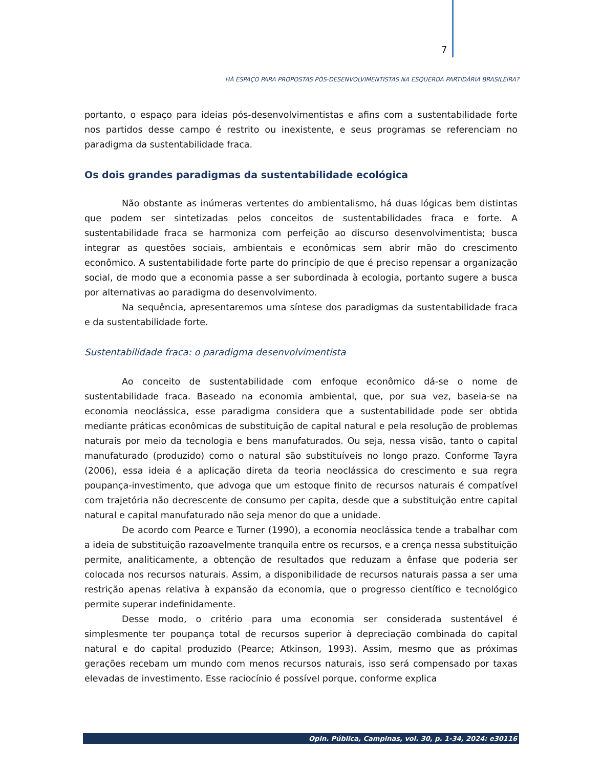7
HÁ ESPAÇO PARA PROPOSTAS PÓS-DESENVOLVIMENTISTAS NA ESQUERDA PARTIDÁRIA BRASILEIRA?
portanto, o espaço para ideias pós-desenvolvimentistas e afins com a sustentabilidade forte nos partidos desse campo é restrito ou inexistente, e seus programas se referenciam no paradigma da sustentabilidade fraca.
Os dois grandes paradigmas da sustentabilidade ecológica
Não obstante as inúmeras vertentes do ambientalismo, há duas lógicas bem distintas que podem ser sintetizadas pelos conceitos de sustentabilidades fraca e forte. A sustentabilidade fraca se harmoniza com perfeição ao discurso desenvolvimentista; busca integrar as questões sociais, ambientais e econômicas sem abrir mão do crescimento econômico. A sustentabilidade forte parte do princípio de que é preciso repensar a organização social, de modo que a economia passe a ser subordinada à ecologia, portanto sugere a busca por alternativas ao paradigma do desenvolvimento.
Na sequência, apresentaremos uma síntese dos paradigmas da sustentabilidade fraca e da sustentabilidade forte.
Sustentabilidade fraca: o paradigma desenvolvimentista
Ao conceito de sustentabilidade com enfoque econômico dá-se o nome de sustentabilidade fraca. Baseado na economia ambiental, que, por sua vez, baseia-se na economia neoclássica, esse paradigma considera que a sustentabilidade pode ser obtida mediante práticas econômicas de substituição de capital natural e pela resolução de problemas naturais por meio da tecnologia e bens manufaturados. Ou seja, nessa visão, tanto o capital manufaturado (produzido) como o natural são substituíveis no longo prazo. Conforme Tayra (2006), essa ideia é a aplicação direta da teoria neoclássica do crescimento e sua regra poupança-investimento, que advoga que um estoque finito de recursos naturais é compatível com trajetória não decrescente de consumo per capita, desde que a substituição entre capital natural e capital manufaturado não seja menor do que a unidade.
De acordo com Pearce e Turner (1990), a economia neoclássica tende a trabalhar com a ideia de substituição razoavelmente tranquila entre os recursos, e a crença nessa substituição permite, analiticamente, a obtenção de resultados que reduzam a ênfase que poderia ser colocada nos recursos naturais. Assim, a disponibilidade de recursos naturais passa a ser uma restrição apenas relativa à expansão da economia, que o progresso científico e tecnológico permite superar indefinidamente.
Desse modo, o critério para uma economia ser considerada sustentável é simplesmente ter poupança total de recursos superior à depreciação combinada do capital natural e do capital produzido (Pearce; Atkinson, 1993). Assim, mesmo que as próximas gerações recebam um mundo com menos recursos naturais, isso será compensado por taxas elevadas de investimento. Esse raciocínio é possível porque, conforme explica
Opin. Pública, Campinas, vol. 30, p. 1-34, 2024: e30116